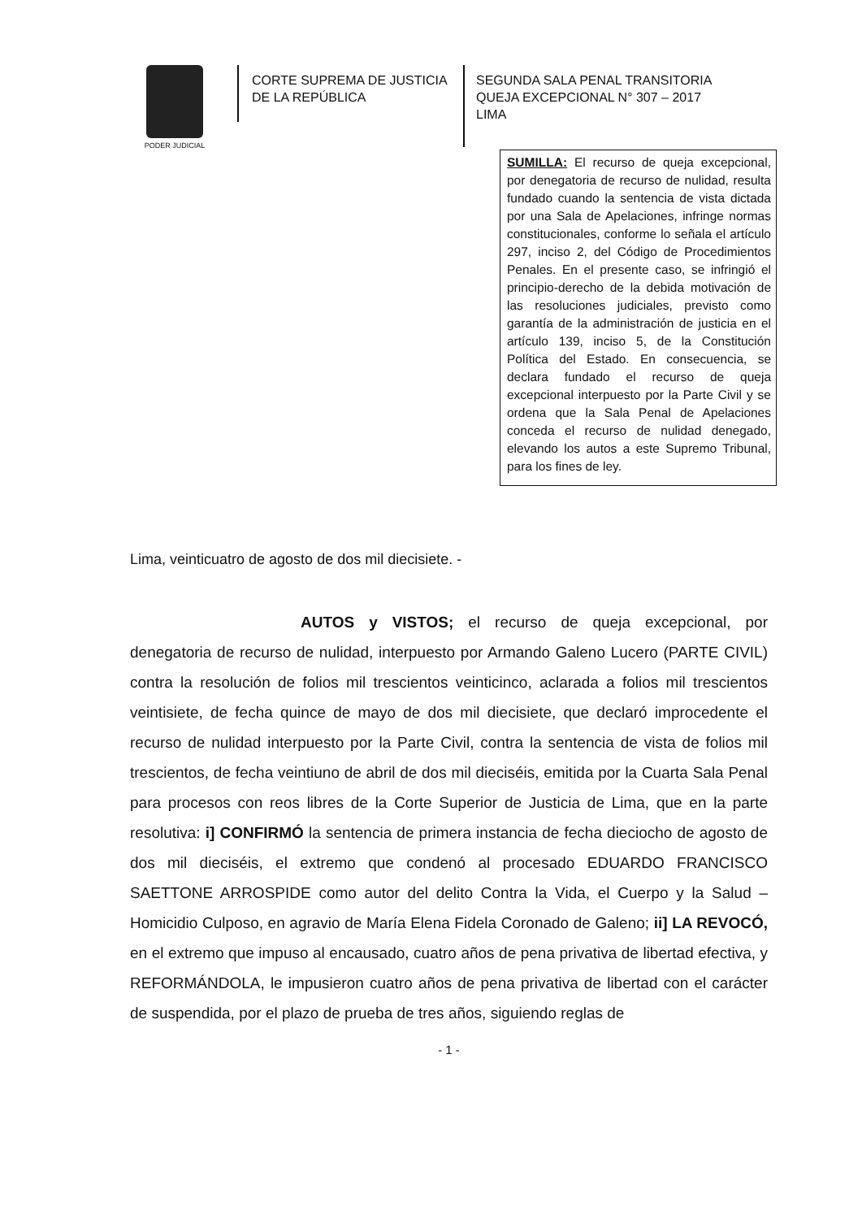PODER JUDICIAL
CORTE SUPREMA DE JUSTICIA
DE LA REPÚBLICA
SEGUNDA SALA PENAL TRANSITORIA
QUEJA EXCEPCIONAL N° 307 – 2017
LIMA
SUMILLA: El recurso de queja excepcional, por denegatoria de recurso de nulidad, resulta fundado cuando la sentencia de vista dictada por una Sala de Apelaciones, infringe normas constitucionales, conforme lo señala el artículo 297, inciso 2, del Código de Procedimientos Penales. En el presente caso, se infringió el principio-derecho de la debida motivación de las resoluciones judiciales, previsto como garantía de la administración de justicia en el artículo 139, inciso 5, de la Constitución Política del Estado. En consecuencia, se declara fundado el recurso de queja excepcional interpuesto por la Parte Civil y se ordena que la Sala Penal de Apelaciones conceda el recurso de nulidad denegado, elevando los autos a este Supremo Tribunal, para los fines de ley.
Lima, veinticuatro de agosto de dos mil diecisiete. -
AUTOS y VISTOS; el recurso de queja excepcional, por denegatoria de recurso de nulidad, interpuesto por Armando Galeno Lucero (PARTE CIVIL) contra la resolución de folios mil trescientos veinticinco, aclarada a folios mil trescientos veintisiete, de fecha quince de mayo de dos mil diecisiete, que declaró improcedente el recurso de nulidad interpuesto por la Parte Civil, contra la sentencia de vista de folios mil trescientos, de fecha veintiuno de abril de dos mil dieciséis, emitida por la Cuarta Sala Penal para procesos con reos libres de la Corte Superior de Justicia de Lima, que en la parte resolutiva: i] CONFIRMÓ la sentencia de primera instancia de fecha dieciocho de agosto de dos mil dieciséis, el extremo que condenó al procesado EDUARDO FRANCISCO SAETTONE ARROSPIDE como autor del delito Contra la Vida, el Cuerpo y la Salud – Homicidio Culposo, en agravio de María Elena Fidela Coronado de Galeno; ii] LA REVOCÓ, en el extremo que impuso al encausado, cuatro años de pena privativa de libertad efectiva, y REFORMÁNDOLA, le impusieron cuatro años de pena privativa de libertad con el carácter de suspendida, por el plazo de prueba de tres años, siguiendo reglas de
- 1 -